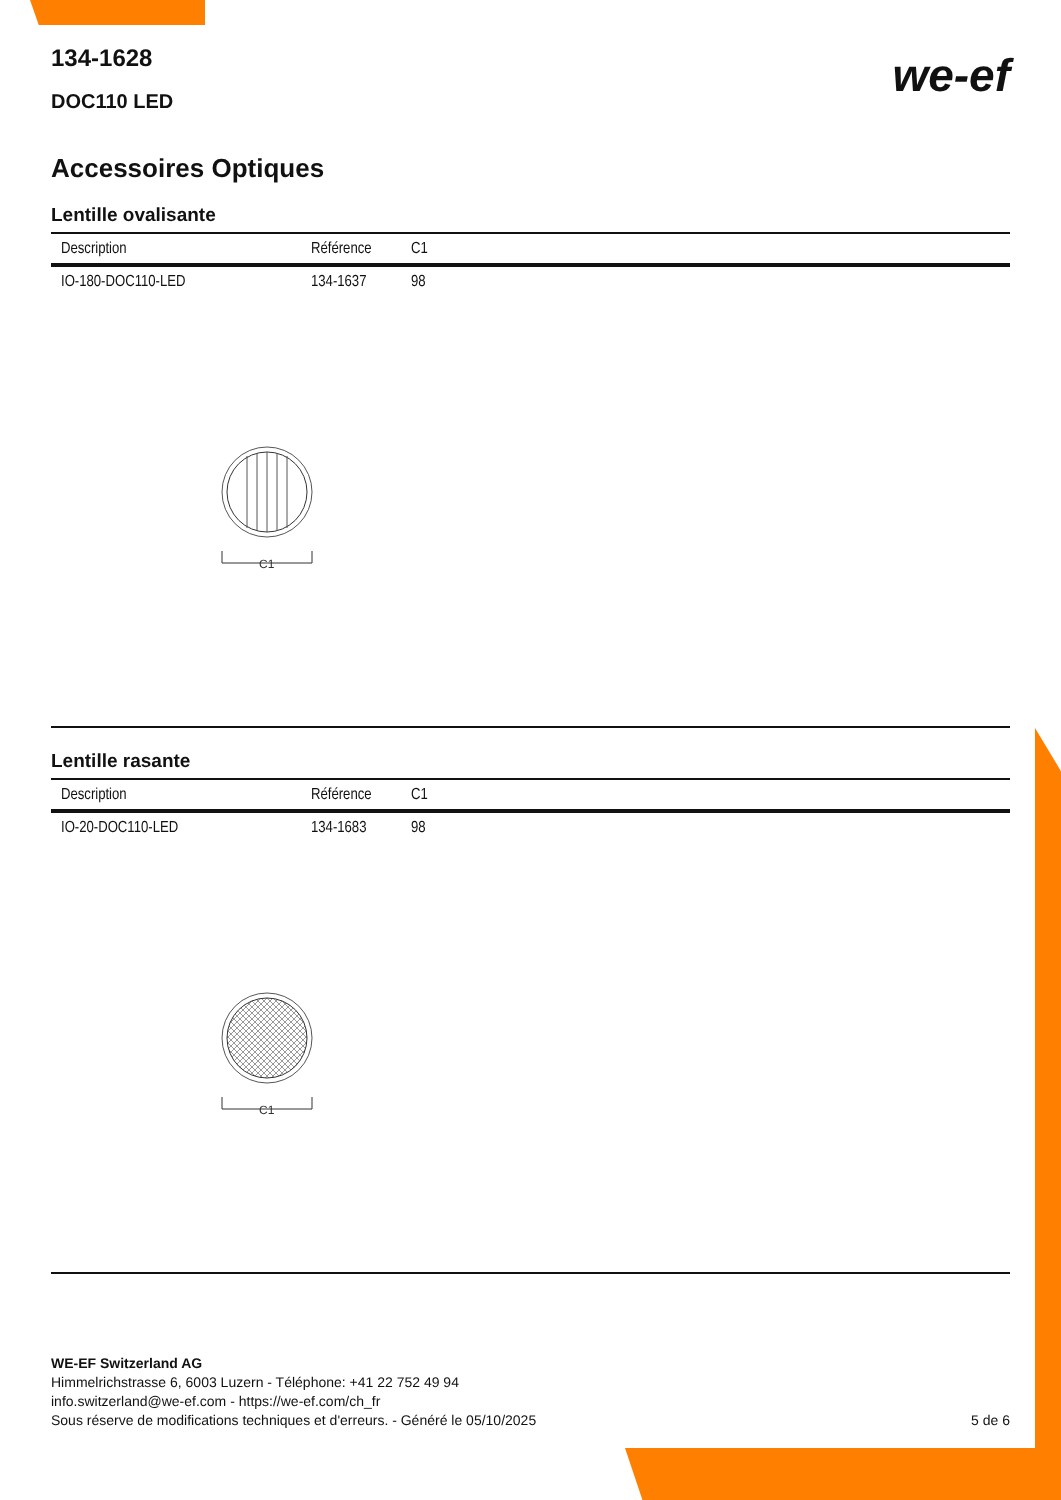we-ef
134-1628
DOC110 LED
Accessoires Optiques
Lentille ovalisante
| Description | Référence | C1 |
| --- | --- | --- |
| IO-180-DOC110-LED | 134-1637 | 98 |
C1
Lentille rasante
| Description | Référence | C1 |
| --- | --- | --- |
| IO-20-DOC110-LED | 134-1683 | 98 |
C1
WE-EF Switzerland AG
Himmelrichstrasse 6, 6003 Luzern - Téléphone: +41 22 752 49 94
info.switzerland@we-ef.com - https://we-ef.com/ch_fr
Sous réserve de modifications techniques et d'erreurs. - Généré le 05/10/2025 5 de 6